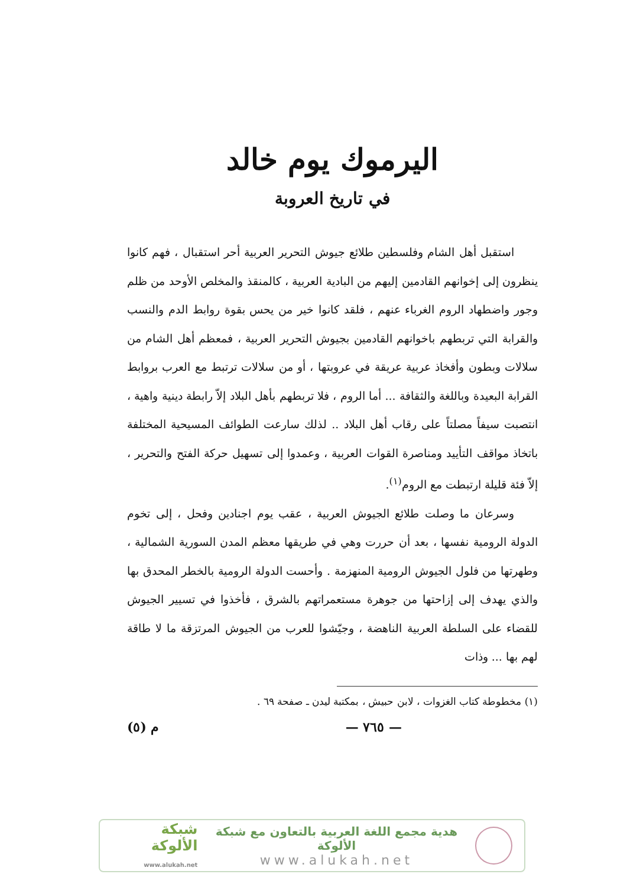اليرموك يوم خالد
في تاريخ العروبة
استقبل أهل الشام وفلسطين طلائع جيوش التحرير العربية أحر استقبال ، فهم كانوا ينظرون إلى إخوانهم القادمين إليهم من البادية العربية ، كالمنقذ والمخلص الأوحد من ظلم وجور واضطهاد الروم الغرباء عنهم ، فلقد كانوا خير من يحس بقوة روابط الدم والنسب والقرابة التي تربطهم باخوانهم القادمين بجيوش التحرير العربية ، فمعظم أهل الشام من سلالات وبطون وأفخاذ عربية عريقة في عروبتها ، أو من سلالات ترتبط مع العرب بروابط القرابة البعيدة وباللغة والثقافة ... أما الروم ، فلا تربطهم بأهل البلاد إلاّ رابطة دينية واهية ، انتصبت سيفاً مصلتاً على رقاب أهل البلاد .. لذلك سارعت الطوائف المسيحية المختلفة باتخاذ مواقف التأييد ومناصرة القوات العربية ، وعمدوا إلى تسهيل حركة الفتح والتحرير ، إلاّ فئة قليلة ارتبطت مع الروم<sup>(١)</sup>.
وسرعان ما وصلت طلائع الجيوش العربية ، عقب يوم اجنادين وفحل ، إلى تخوم الدولة الرومية نفسها ، بعد أن حررت وهي في طريقها معظم المدن السورية الشمالية ، وطهرتها من فلول الجيوش الرومية المنهزمة . وأحست الدولة الرومية بالخطر المحدق بها والذي يهدف إلى إزاحتها من جوهرة مستعمراتهم بالشرق ، فأخذوا في تسيير الجيوش للقضاء على السلطة العربية الناهضة ، وجيّشوا للعرب من الجيوش المرتزقة ما لا طاقة لهم بها ... وذات
(١) مخطوطة كتاب الغزوات ، لابن حبيش ، بمكتبة ليدن ـ صفحة ٦٩ .
— ٧٦٥ — م (٥)
هدية مجمع اللغة العربية بالتعاون مع شبكة الألوكة
www.alukah.net
شبكة الألوكة
www.alukah.net